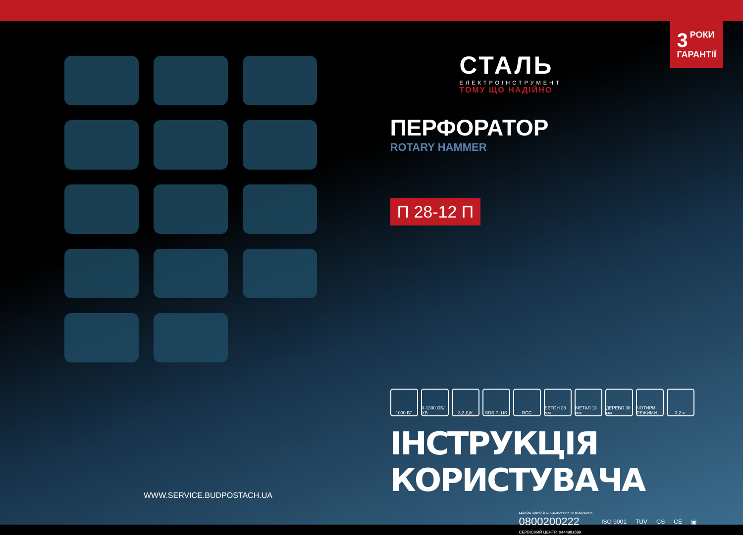WWW.SERVICE.BUDPOSTACH.UA
3 РОКИ
ГАРАНТІЇ
СТАЛЬ
ЕЛЕКТРОІНСТРУМЕНТ
ТОМУ ЩО НАДІЙНО
ПЕРФОРАТОР
ROTARY HAMMER
П 28-12 П
1000 ВТ 0-1300 ОБ/ХВ
3,2 ДЖ SDS PLUS RCC БЕТОН 28 мм
МЕТАЛ 13 мм
ДЕРЕВО 30 мм
ЧОТИРИ РЕЖИМИ
3,2 кг
ІНСТРУКЦІЯ КОРИСТУВАЧА
БЕЗКОШТОВНО ЗІ СТАЦІОНАРНИХ ТА МОБІЛЬНИХ
0800200222
СЕРВІСНИЙ ЦЕНТР: 0444981689
ISO 9001 TÜV GS CE ▣